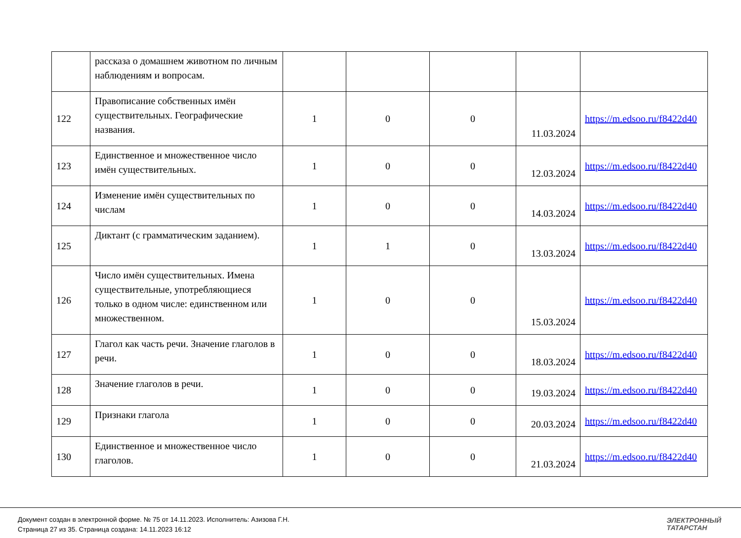| | рассказа о домашнем животном по личным наблюдениям и вопросам. | | | | | |
| 122 | Правописание собственных имён существительных. Географические названия. | 1 | 0 | 0 | 11.03.2024 | https://m.edsoo.ru/f8422d40 |
| 123 | Единственное и множественное число имён существительных. | 1 | 0 | 0 | 12.03.2024 | https://m.edsoo.ru/f8422d40 |
| 124 | Изменение имён существительных по числам | 1 | 0 | 0 | 14.03.2024 | https://m.edsoo.ru/f8422d40 |
| 125 | Диктант (с грамматическим заданием). | 1 | 1 | 0 | 13.03.2024 | https://m.edsoo.ru/f8422d40 |
| 126 | Число имён существительных. Имена существительные, употребляющиеся только в одном числе: единственном или множественном. | 1 | 0 | 0 | 15.03.2024 | https://m.edsoo.ru/f8422d40 |
| 127 | Глагол как часть речи. Значение глаголов в речи. | 1 | 0 | 0 | 18.03.2024 | https://m.edsoo.ru/f8422d40 |
| 128 | Значение глаголов в речи. | 1 | 0 | 0 | 19.03.2024 | https://m.edsoo.ru/f8422d40 |
| 129 | Признаки глагола | 1 | 0 | 0 | 20.03.2024 | https://m.edsoo.ru/f8422d40 |
| 130 | Единственное и множественное число глаголов. | 1 | 0 | 0 | 21.03.2024 | https://m.edsoo.ru/f8422d40 |
Документ создан в электронной форме. № 75 от 14.11.2023. Исполнитель: Азизова Г.Н.
Страница 27 из 35. Страница создана: 14.11.2023 16:12
ЭЛЕКТРОННЫЙ
ТАТАРСТАН